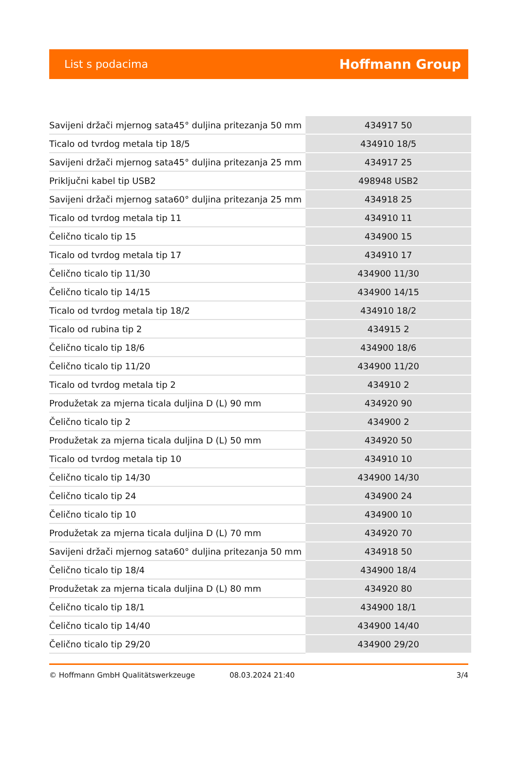List s podacima Hoffmann Group
| Savijeni držači mjernog sata45° duljina pritezanja 50 mm | 434917 50 |
| Ticalo od tvrdog metala tip 18/5 | 434910 18/5 |
| Savijeni držači mjernog sata45° duljina pritezanja 25 mm | 434917 25 |
| Priključni kabel tip USB2 | 498948 USB2 |
| Savijeni držači mjernog sata60° duljina pritezanja 25 mm | 434918 25 |
| Ticalo od tvrdog metala tip 11 | 434910 11 |
| Čelično ticalo tip 15 | 434900 15 |
| Ticalo od tvrdog metala tip 17 | 434910 17 |
| Čelično ticalo tip 11/30 | 434900 11/30 |
| Čelično ticalo tip 14/15 | 434900 14/15 |
| Ticalo od tvrdog metala tip 18/2 | 434910 18/2 |
| Ticalo od rubina tip 2 | 434915 2 |
| Čelično ticalo tip 18/6 | 434900 18/6 |
| Čelično ticalo tip 11/20 | 434900 11/20 |
| Ticalo od tvrdog metala tip 2 | 434910 2 |
| Produžetak za mjerna ticala duljina D (L) 90 mm | 434920 90 |
| Čelično ticalo tip 2 | 434900 2 |
| Produžetak za mjerna ticala duljina D (L) 50 mm | 434920 50 |
| Ticalo od tvrdog metala tip 10 | 434910 10 |
| Čelično ticalo tip 14/30 | 434900 14/30 |
| Čelično ticalo tip 24 | 434900 24 |
| Čelično ticalo tip 10 | 434900 10 |
| Produžetak za mjerna ticala duljina D (L) 70 mm | 434920 70 |
| Savijeni držači mjernog sata60° duljina pritezanja 50 mm | 434918 50 |
| Čelično ticalo tip 18/4 | 434900 18/4 |
| Produžetak za mjerna ticala duljina D (L) 80 mm | 434920 80 |
| Čelično ticalo tip 18/1 | 434900 18/1 |
| Čelično ticalo tip 14/40 | 434900 14/40 |
| Čelično ticalo tip 29/20 | 434900 29/20 |
© Hoffmann GmbH Qualitätswerkzeuge 08.03.2024 21:40 3/4